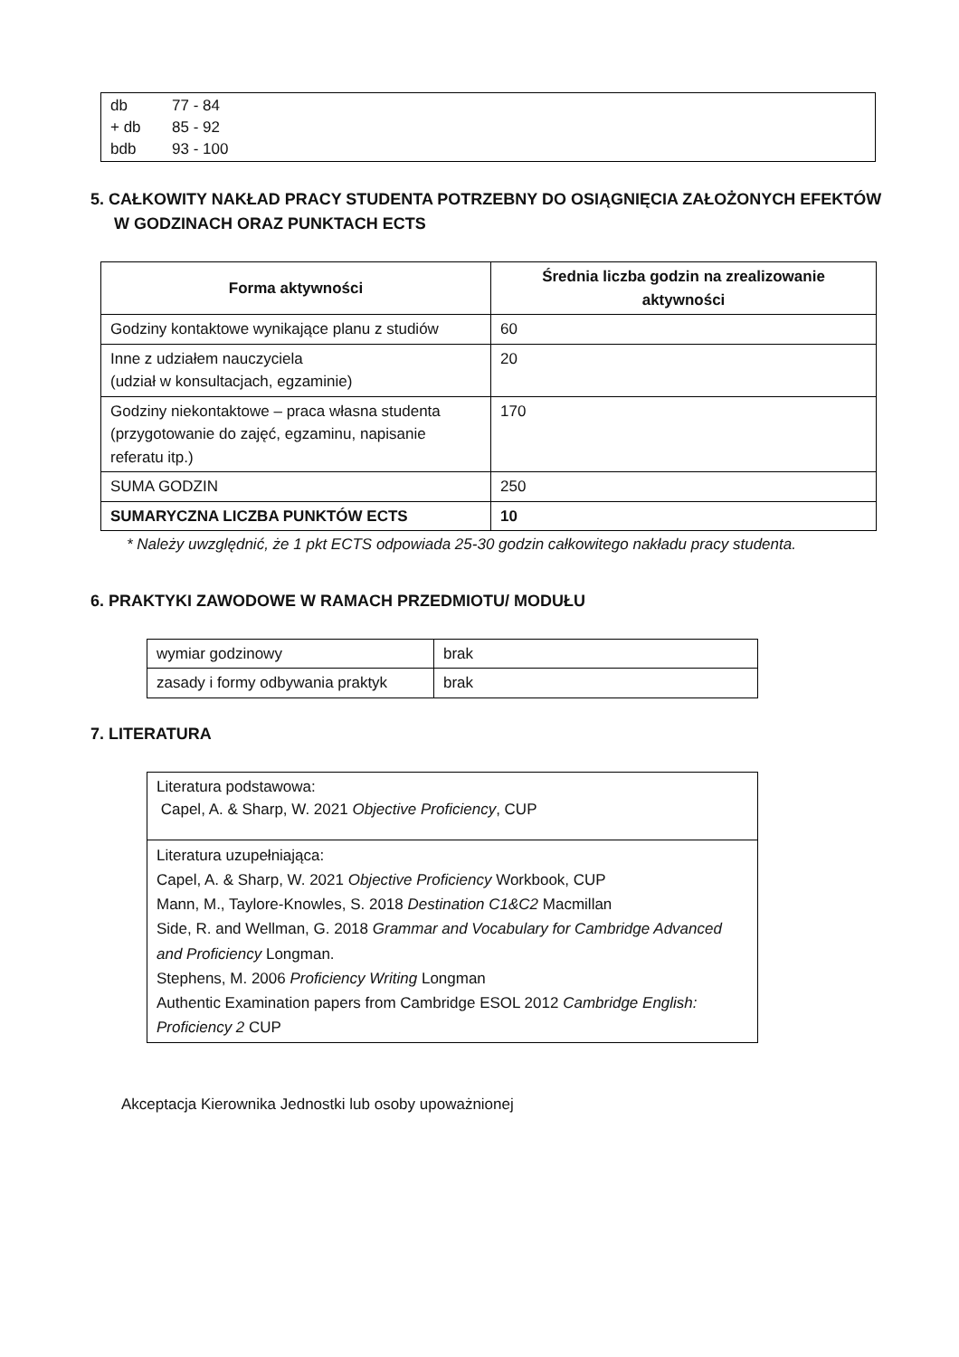| db | 77 - 84 |
| + db | 85 - 92 |
| bdb | 93 - 100 |
5. CAŁKOWITY NAKŁAD PRACY STUDENTA POTRZEBNY DO OSIĄGNIĘCIA ZAŁOŻONYCH EFEKTÓW W GODZINACH ORAZ PUNKTACH ECTS
| Forma aktywności | Średnia liczba godzin na zrealizowanie aktywności |
| --- | --- |
| Godziny kontaktowe wynikające planu z studiów | 60 |
| Inne z udziałem nauczyciela (udział w konsultacjach, egzaminie) | 20 |
| Godziny niekontaktowe – praca własna studenta (przygotowanie do zajęć, egzaminu, napisanie referatu itp.) | 170 |
| SUMA GODZIN | 250 |
| SUMARYCZNA LICZBA PUNKTÓW ECTS | 10 |
* Należy uwzględnić, że 1 pkt ECTS odpowiada 25-30 godzin całkowitego nakładu pracy studenta.
6. PRAKTYKI ZAWODOWE W RAMACH PRZEDMIOTU/ MODUŁU
| wymiar godzinowy | brak |
| zasady i formy odbywania praktyk | brak |
7. LITERATURA
| Literatura podstawowa: Capel, A. & Sharp, W. 2021 Objective Proficiency , CUP |
| Literatura uzupełniająca: Capel, A. & Sharp, W. 2021 Objective Proficiency Workbook, CUP Mann, M., Taylore-Knowles, S. 2018 Destination C1&C2 Macmillan Side, R. and Wellman, G. 2018 Grammar and Vocabulary for Cambridge Advanced and Proficiency Longman. Stephens, M. 2006 Proficiency Writing Longman Authentic Examination papers from Cambridge ESOL 2012 Cambridge English: Proficiency 2 CUP |
Akceptacja Kierownika Jednostki lub osoby upoważnionej